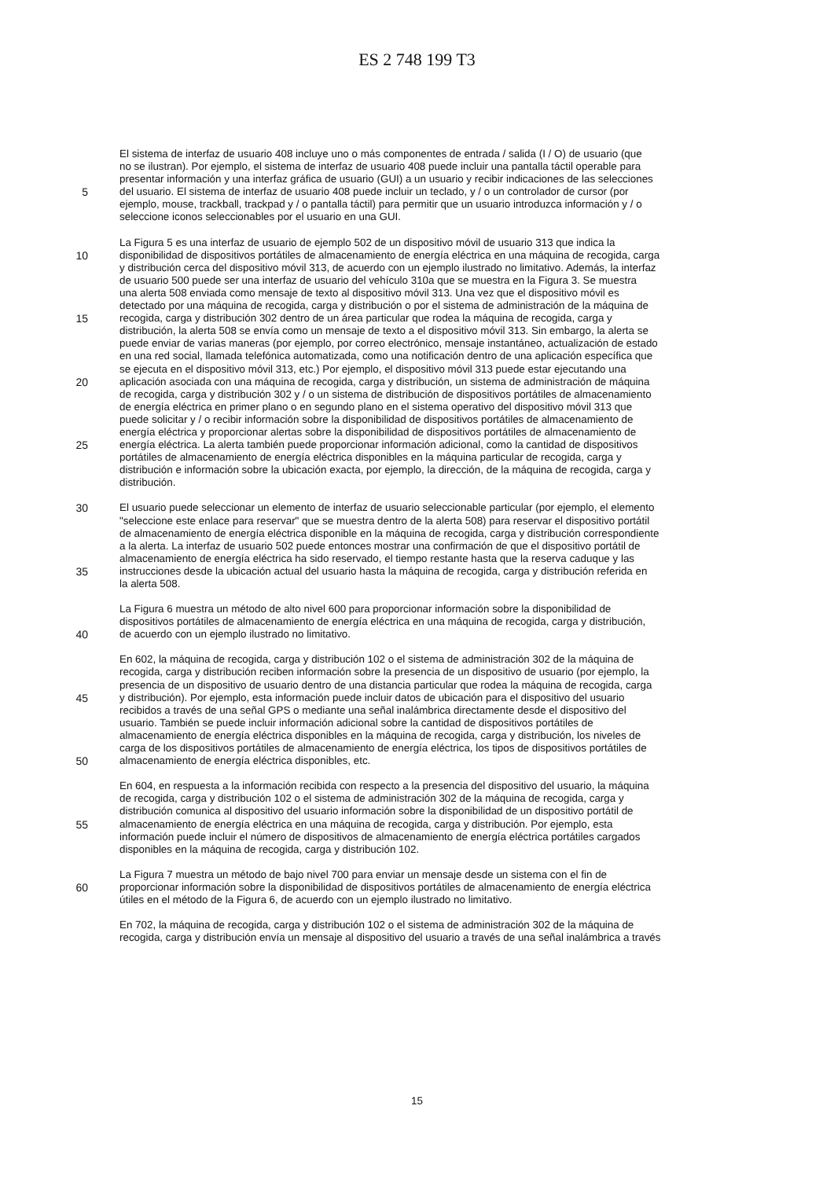ES 2 748 199 T3
El sistema de interfaz de usuario 408 incluye uno o más componentes de entrada / salida (I / O) de usuario (que
no se ilustran). Por ejemplo, el sistema de interfaz de usuario 408 puede incluir una pantalla táctil operable para
presentar información y una interfaz gráfica de usuario (GUI) a un usuario y recibir indicaciones de las selecciones
5 del usuario. El sistema de interfaz de usuario 408 puede incluir un teclado, y / o un controlador de cursor (por
ejemplo, mouse, trackball, trackpad y / o pantalla táctil) para permitir que un usuario introduzca información y / o
seleccione iconos seleccionables por el usuario en una GUI.
La Figura 5 es una interfaz de usuario de ejemplo 502 de un dispositivo móvil de usuario 313 que indica la
10 disponibilidad de dispositivos portátiles de almacenamiento de energía eléctrica en una máquina de recogida, carga
y distribución cerca del dispositivo móvil 313, de acuerdo con un ejemplo ilustrado no limitativo. Además, la interfaz
de usuario 500 puede ser una interfaz de usuario del vehículo 310a que se muestra en la Figura 3. Se muestra
una alerta 508 enviada como mensaje de texto al dispositivo móvil 313. Una vez que el dispositivo móvil es
detectado por una máquina de recogida, carga y distribución o por el sistema de administración de la máquina de
15 recogida, carga y distribución 302 dentro de un área particular que rodea la máquina de recogida, carga y
distribución, la alerta 508 se envía como un mensaje de texto a el dispositivo móvil 313. Sin embargo, la alerta se
puede enviar de varias maneras (por ejemplo, por correo electrónico, mensaje instantáneo, actualización de estado
en una red social, llamada telefónica automatizada, como una notificación dentro de una aplicación específica que
se ejecuta en el dispositivo móvil 313, etc.) Por ejemplo, el dispositivo móvil 313 puede estar ejecutando una
20 aplicación asociada con una máquina de recogida, carga y distribución, un sistema de administración de máquina
de recogida, carga y distribución 302 y / o un sistema de distribución de dispositivos portátiles de almacenamiento
de energía eléctrica en primer plano o en segundo plano en el sistema operativo del dispositivo móvil 313 que
puede solicitar y / o recibir información sobre la disponibilidad de dispositivos portátiles de almacenamiento de
energía eléctrica y proporcionar alertas sobre la disponibilidad de dispositivos portátiles de almacenamiento de
25 energía eléctrica. La alerta también puede proporcionar información adicional, como la cantidad de dispositivos
portátiles de almacenamiento de energía eléctrica disponibles en la máquina particular de recogida, carga y
distribución e información sobre la ubicación exacta, por ejemplo, la dirección, de la máquina de recogida, carga y
distribución.
30 El usuario puede seleccionar un elemento de interfaz de usuario seleccionable particular (por ejemplo, el elemento
"seleccione este enlace para reservar" que se muestra dentro de la alerta 508) para reservar el dispositivo portátil
de almacenamiento de energía eléctrica disponible en la máquina de recogida, carga y distribución correspondiente
a la alerta. La interfaz de usuario 502 puede entonces mostrar una confirmación de que el dispositivo portátil de
almacenamiento de energía eléctrica ha sido reservado, el tiempo restante hasta que la reserva caduque y las
35 instrucciones desde la ubicación actual del usuario hasta la máquina de recogida, carga y distribución referida en
la alerta 508.
La Figura 6 muestra un método de alto nivel 600 para proporcionar información sobre la disponibilidad de
dispositivos portátiles de almacenamiento de energía eléctrica en una máquina de recogida, carga y distribución,
40 de acuerdo con un ejemplo ilustrado no limitativo.
En 602, la máquina de recogida, carga y distribución 102 o el sistema de administración 302 de la máquina de
recogida, carga y distribución reciben información sobre la presencia de un dispositivo de usuario (por ejemplo, la
presencia de un dispositivo de usuario dentro de una distancia particular que rodea la máquina de recogida, carga
45 y distribución). Por ejemplo, esta información puede incluir datos de ubicación para el dispositivo del usuario
recibidos a través de una señal GPS o mediante una señal inalámbrica directamente desde el dispositivo del
usuario. También se puede incluir información adicional sobre la cantidad de dispositivos portátiles de
almacenamiento de energía eléctrica disponibles en la máquina de recogida, carga y distribución, los niveles de
carga de los dispositivos portátiles de almacenamiento de energía eléctrica, los tipos de dispositivos portátiles de
50 almacenamiento de energía eléctrica disponibles, etc.
En 604, en respuesta a la información recibida con respecto a la presencia del dispositivo del usuario, la máquina
de recogida, carga y distribución 102 o el sistema de administración 302 de la máquina de recogida, carga y
distribución comunica al dispositivo del usuario información sobre la disponibilidad de un dispositivo portátil de
55 almacenamiento de energía eléctrica en una máquina de recogida, carga y distribución. Por ejemplo, esta
información puede incluir el número de dispositivos de almacenamiento de energía eléctrica portátiles cargados
disponibles en la máquina de recogida, carga y distribución 102.
La Figura 7 muestra un método de bajo nivel 700 para enviar un mensaje desde un sistema con el fin de
60 proporcionar información sobre la disponibilidad de dispositivos portátiles de almacenamiento de energía eléctrica
útiles en el método de la Figura 6, de acuerdo con un ejemplo ilustrado no limitativo.
En 702, la máquina de recogida, carga y distribución 102 o el sistema de administración 302 de la máquina de
recogida, carga y distribución envía un mensaje al dispositivo del usuario a través de una señal inalámbrica a través
15